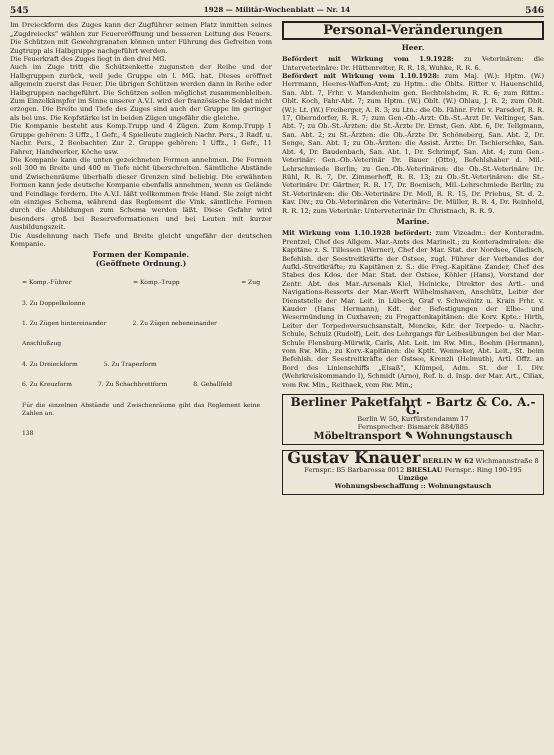545 1928 — Militär-Wochenblatt — Nr. 14 546
Im Dreieckform des Zuges kann der Zugführer seinen Platz inmitten seines „Zugdreiecks“ wählen zur Feuereröffnung und besseren Leitung des Feuers. Die Schützen mit Gewehrgranaten können unter Führung des Gefreiten vom Zugtrupp als Halbgruppe nachgeführt werden.
Die Feuerkraft des Zuges liegt in den drei MG.
Auch im Zuge tritt die Schützenkette zugunsten der Reihe und der Halbgruppen zurück, weil jede Gruppe ein l. MG. hat. Dieses eröffnet allgemein zuerst das Feuer. Die übrigen Schützen werden dann in Reihe oder Halbgruppen nachgeführt. Die Schützen sollen möglichst zusammenbleiben. Zum Einzelkämpfer im Sinne unserer A.V.I. wird der französische Soldat nicht erzogen. Die Breite und Tiefe des Zuges sind auch der Gruppe im geringer als bei uns. Die Kopfstärke ist in beiden Zügen ungefähr die gleiche.
Die Kompanie besteht aus Komp.Trupp und 4 Zügen. Zum Komp.Trupp 1 Gruppe gehören: 3 Uffz., 1 Gefr., 4 Spielleute zugleich Nachr. Pers., 3 Radf. u. Nachr. Pers., 2 Beobachter. Zur 2. Gruppe gehören: 1 Uffz., 1 Gefr., 11 Fahrer, Handwerker, Köche usw.
Die Kompanie kann die unten gezeichneten Formen annehmen. Die Formen soll 300 m Breite und 400 m Tiefe nicht überschreiten. Sämtliche Abstände und Zwischenräume überhalb dieser Grenzen sind beliebig. Die erwähnten Formen kann jede deutsche Kompanie ebenfalls annehmen, wenn es Gelände und Feindlage fordern. Die A.V.I. läßt vollkommen freie Hand. Sie zeigt nicht ein einziges Schema, während das Reglement die Vink. sämtliche Formen durch die Abbildungen zum Schema werden läßt. Diese Gefahr wird besonders groß bei Reserveformationen und bei Leuten mit kurzer Ausbildungszeit.
Die Ausdehnung nach Tiefe und Breite gleicht ungefähr der deutschen Kompanie.
Formen der Kompanie.
(Geöffnete Ordnung.)
= Komp.-Führer = Komp.-Trupp = Zug 3. Zu Doppelkolonne
1. Zu Zügen hintereinander 2. Zu Zügen nebeneinander
Anschlußzug
4. Zu Dreieckform 5. Zu Trapezform
6. Zu Kreuzform 7. Zu Schachbrettform 8. Geballfeld
Für die einzelnen Abstände und Zwischenräume gibt das Reglement keine Zahlen an. 138
Personal-Veränderungen
Heer.
Befördert mit Wirkung vom 1.9.1928: zu Veterinären: die Unterveterinäre: Dr. Hüttenreiter, R. R. 18, Wuhke, R. R. 6.
Befördert mit Wirkung vom 1.10.1928: zum Maj. (W.): Hptm. (W.) Herrmann, Heeres-Waffen-Amt; zu Hptm.: die Oblts. Ritter v. Hauenschild, San. Abt. 7, Frhr. v. Mandenheim gen. Bechtolsheim, R. R. 6; zum Rittm.: Oblt. Koch, Fahr-Abt. 7; zum Hptm. (W.) Oblt. (W.) Ohlau, J. R. 2; zum Oblt. (W.): Lt. (W.) Freiberger, A. R. 3; zu Ltn.: die Ob. Fähnr. Frhr. v. Parsdorf, R. R. 17, Oberndorfer, R. R. 7; zum Gen.-Ob.-Arzt: Ob.-St.-Arzt Dr. Veltinger, San. Abt. 7; zu Ob.-St.-Ärzten: die St.-Ärzte Dr. Ernst, Gen. Abt. 6, Dr. Tellgmann, San. Abt. 2; zu St.-Ärzten: die Ob.-Ärzte Dr. Schöneberg, San. Abt. 2, Dr. Senge, San. Abt. 1; zu Ob.-Ärzten: die Assist. Ärzte: Dr. Tschierschke, San. Abt. 4, Dr. Baudenbach, San. Abt. 1, Dr. Schrimpf, San. Abt. 4; zum Gen.-Veterinär: Gen.-Ob.-Veterinär Dr. Bauer (Otto), Befehlshaber d. Mil.-Lehrschmiede Berlin; zu Gen.-Ob.-Veterinären: die Ob.-St.-Veterinäre Dr. Rühl, R. R. 7, Dr. Zimmerhoff, R. R. 13; zu Ob.-St.-Veterinären: die St.-Veterinäre Dr. Gärtner, R. R. 17, Dr. Boenisch, Mil.-Lehrschmiede Berlin; zu St.-Veterinären: die Ob.-Veterinäre Dr. Moll, R. R. 15, Dr. Priebus, St. d. 2. Kav. Div.; zu Ob.-Veterinären die Veterinäre: Dr. Müller, R. R. 4, Dr. Reinhold, R. R. 12; zum Veterinär: Unterveterinär Dr. Christnach, R. R. 9.
Marine.
Mit Wirkung vom 1.10.1928 befördert: zum Vizeadm.: der Konteradm. Prentzel, Chef des Allgem. Mar.-Amts des Marinelt.; zu Konteradmiralen: die Kapitäne z. S. Tillessen (Werner), Chef der Mar. Stat. der Nordsee, Gladisch, Befehlsh. der Seestreitkräfte der Ostsee, zugl. Führer der Verbandes der Aufkl.-Streitkräfte; zu Kapitänen z. S.: die Freg.-Kapitäne Zander, Chef des Stabes des Kdos. der Mar. Stat. der Ostsee, Köhler (Hans), Vorstand der Zentr. Abt. des Mar.-Arsenals Kiel, Heinicke, Direktor des Artl.- und Navigations-Ressorts der Mar.-Werft Wilhelmshaven, Anschütz, Leiter der Dienststelle der Mar. Leit. in Lübeck, Graf v. Schweinitz u. Krain Frhr. v. Kauder (Hans Hermann), Kdt. der Befestigungen der Elbe- und Wesermündung in Cuxhaven; zu Fregattenkapitänen: die Korv. Kpte.: Hirth, Leiter der Torpedoversuchsanstalt, Mencke, Kdr. der Torpedo- u. Nachr.-Schule, Schulz (Rudolf), Leit. des Lehrgangs für Leibesübungen bei der Mar.-Schule Flensburg-Mürwik, Carls, Abt. Leit. im Rw. Min., Boehm (Hermann), vom Rw. Min.; zu Korv.-Kapitänen: die Kptlt. Wenneker, Abt. Leit., St. beim Befehlsh. der Seestreitkräfte der Ostsee, Krenzli (Helmuth), Artl. Offz. an Bord des Linienschiffs „Elsaß“, Klümpel, Adm. St. der 1. Div. (Wehrkreiskommando I), Schmidt (Arno), Ref. b. d. Insp. der Mar. Art., Ciliax, vom Rw. Min., Reithaek, vom Rw. Min.;
Berliner Paketfahrt - Bartz & Co. A.-G.
Berlin W 50, Kurfürstendamm 17
Fernsprecher: Bismarck 884/885
Möbeltransport ✎ Wohnungstausch
Gustav Knauer BERLIN W 62 Wichmannstraße 8 Fernspr.: B5 Barbarossa 0012 BRESLAU Fernspr.: Ring 190-195
Umzüge
Wohnungsbeschaffung :: Wohnungstausch